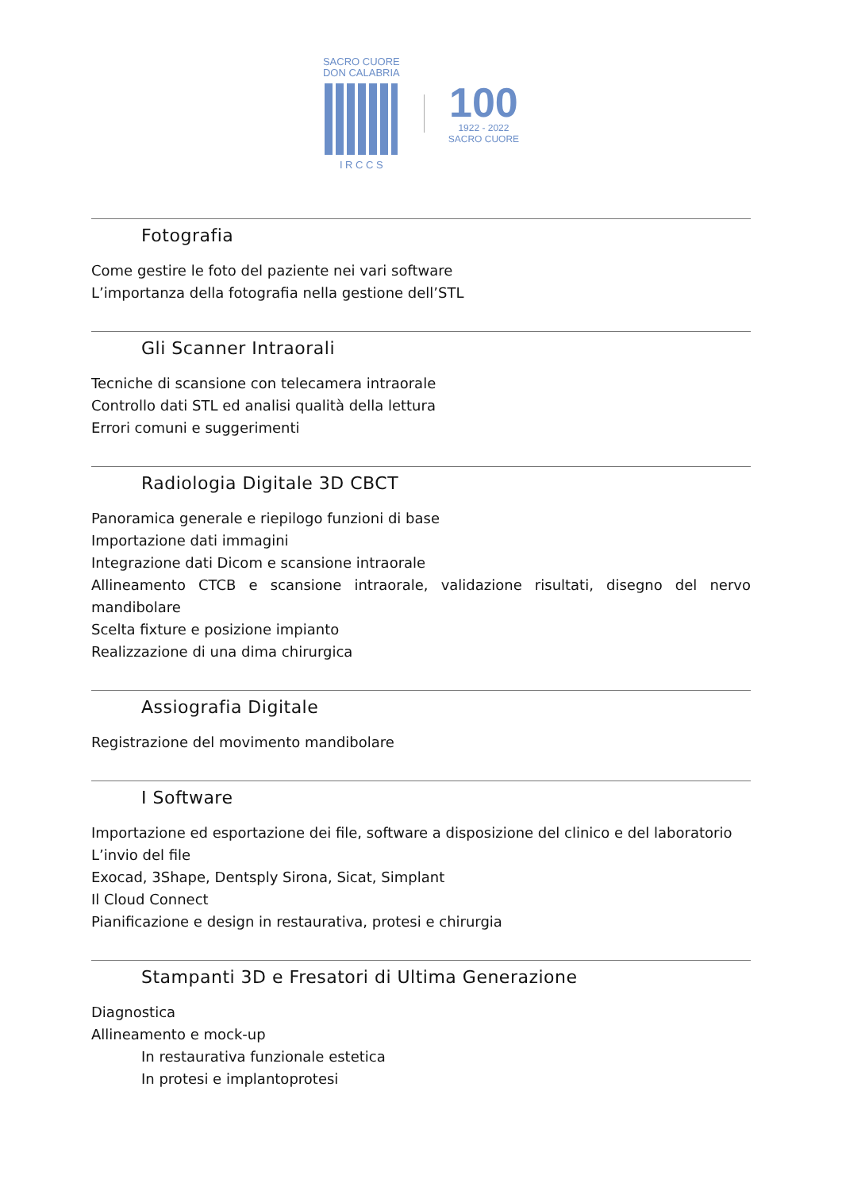SACRO CUORE
DON CALABRIA
I R C C S
100
1922 - 2022
SACRO CUORE
Fotografia
Come gestire le foto del paziente nei vari software
L’importanza della fotografia nella gestione dell’STL
Gli Scanner Intraorali
Tecniche di scansione con telecamera intraorale
Controllo dati STL ed analisi qualità della lettura
Errori comuni e suggerimenti
Radiologia Digitale 3D CBCT
Panoramica generale e riepilogo funzioni di base
Importazione dati immagini
Integrazione dati Dicom e scansione intraorale
Allineamento CTCB e scansione intraorale, validazione risultati, disegno del nervo mandibolare
Scelta fixture e posizione impianto
Realizzazione di una dima chirurgica
Assiografia Digitale
Registrazione del movimento mandibolare
I Software
Importazione ed esportazione dei file, software a disposizione del clinico e del laboratorio
L’invio del file
Exocad, 3Shape, Dentsply Sirona, Sicat, Simplant
Il Cloud Connect
Pianificazione e design in restaurativa, protesi e chirurgia
Stampanti 3D e Fresatori di Ultima Generazione
Diagnostica
Allineamento e mock-up
In restaurativa funzionale estetica
In protesi e implantoprotesi